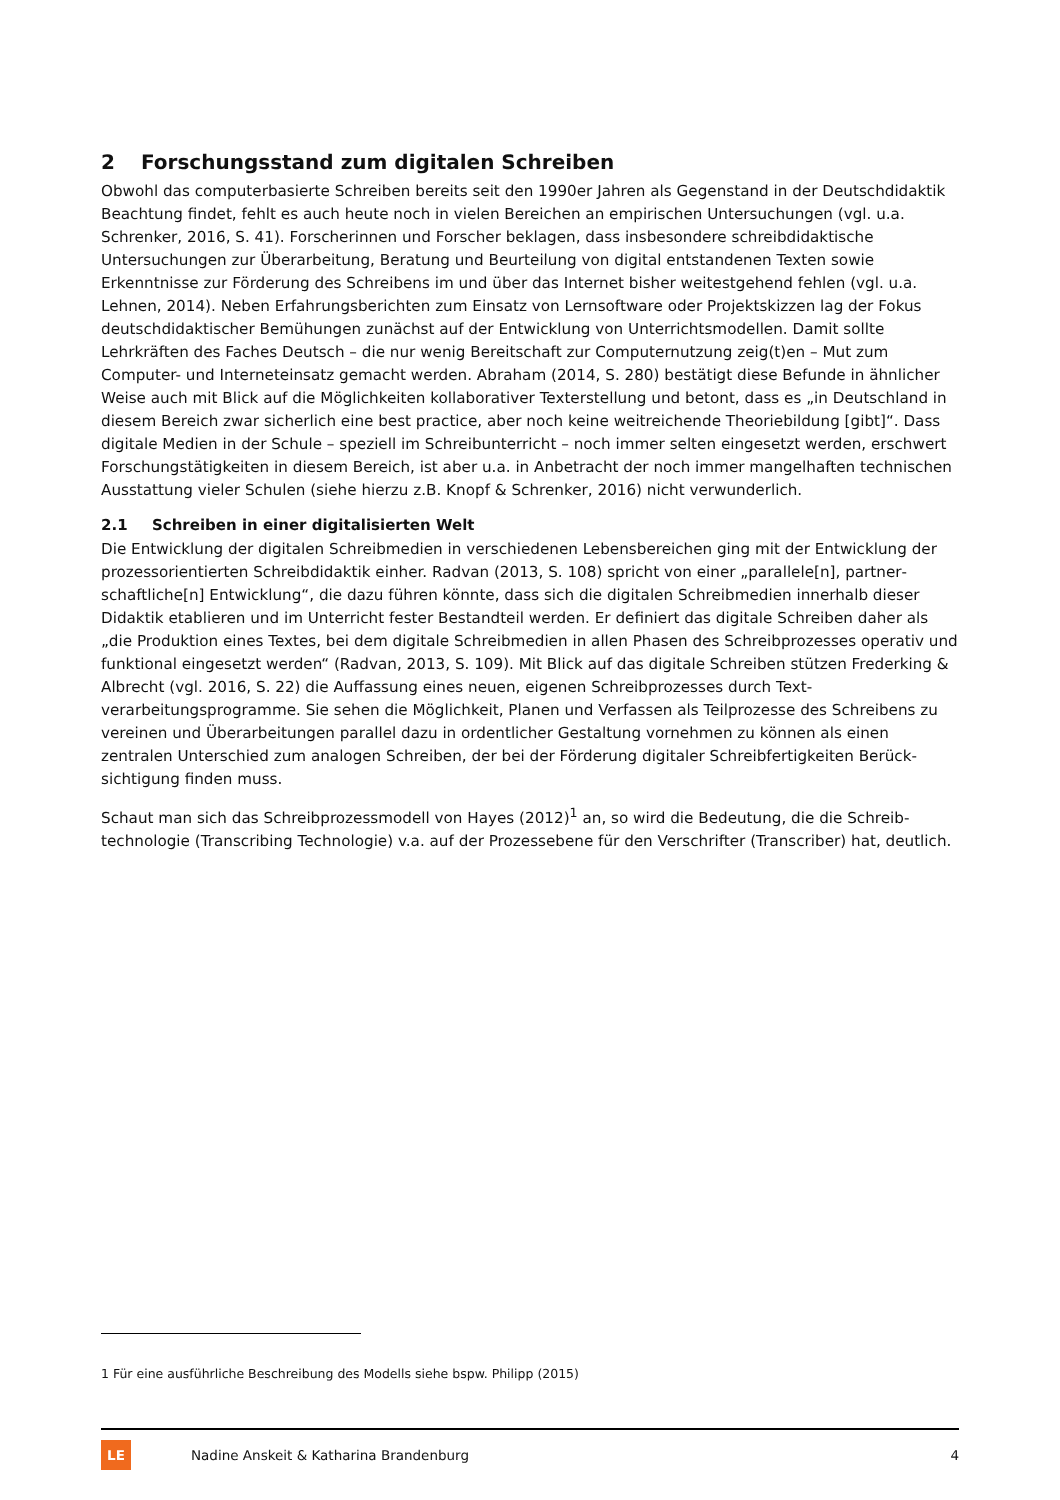2 Forschungsstand zum digitalen Schreiben
Obwohl das computerbasierte Schreiben bereits seit den 1990er Jahren als Gegenstand in der Deutsch­didaktik Beachtung findet, fehlt es auch heute noch in vielen Bereichen an empirischen Untersuchungen (vgl. u.a. Schrenker, 2016, S. 41). Forscherinnen und Forscher beklagen, dass insbesondere schreibdidakti­sche Untersuchungen zur Überarbeitung, Beratung und Beurteilung von digital entstandenen Texten sowie Erkenntnisse zur Förderung des Schreibens im und über das Internet bisher weitestgehend fehlen (vgl. u.a. Lehnen, 2014). Neben Erfahrungsberichten zum Einsatz von Lernsoftware oder Projektskizzen lag der Fo­kus deutschdidaktischer Bemühungen zunächst auf der Entwicklung von Unterrichtsmodellen. Damit sollte Lehrkräften des Faches Deutsch – die nur wenig Bereitschaft zur Computernutzung zeig(t)en – Mut zum Computer- und Interneteinsatz gemacht werden. Abraham (2014, S. 280) bestätigt diese Befunde in ähnli­cher Weise auch mit Blick auf die Möglichkeiten kollaborativer Texterstellung und betont, dass es „in Deutschland in diesem Bereich zwar sicherlich eine best practice, aber noch keine weitreichende Theorie­bildung [gibt]“. Dass digitale Medien in der Schule – speziell im Schreibunterricht – noch immer selten ein­gesetzt werden, erschwert Forschungstätigkeiten in diesem Bereich, ist aber u.a. in Anbetracht der noch immer mangelhaften technischen Ausstattung vieler Schulen (siehe hierzu z.B. Knopf & Schrenker, 2016) nicht verwunderlich.
2.1 Schreiben in einer digitalisierten Welt
Die Entwicklung der digitalen Schreibmedien in verschiedenen Lebensbereichen ging mit der Entwicklung der prozessorientierten Schreibdidaktik einher. Radvan (2013, S. 108) spricht von einer „parallele[n], partner­schaftliche[n] Entwicklung“, die dazu führen könnte, dass sich die digitalen Schreibmedien innerhalb dieser Didaktik etablieren und im Unterricht fester Bestandteil werden. Er definiert das digitale Schreiben daher als „die Produktion eines Textes, bei dem digitale Schreibmedien in allen Phasen des Schreibprozesses operativ und funktional eingesetzt werden“ (Radvan, 2013, S. 109). Mit Blick auf das digitale Schreiben stützen Frederking & Albrecht (vgl. 2016, S. 22) die Auffassung eines neuen, eigenen Schreibprozesses durch Text­verarbeitungsprogramme. Sie sehen die Möglichkeit, Planen und Verfassen als Teilprozesse des Schreibens zu vereinen und Überarbeitungen parallel dazu in ordentlicher Gestaltung vornehmen zu können als einen zentralen Unterschied zum analogen Schreiben, der bei der Förderung digitaler Schreibfertigkeiten Berück­sichtigung finden muss.
Schaut man sich das Schreibprozessmodell von Hayes (2012)<sup>1</sup> an, so wird die Bedeutung, die die Schreib­technologie (Transcribing Technologie) v.a. auf der Prozessebene für den Verschrifter (Transcriber) hat, deutlich.
1 Für eine ausführliche Beschreibung des Modells siehe bspw. Philipp (2015)
LE
Nadine Anskeit & Katharina Brandenburg
4